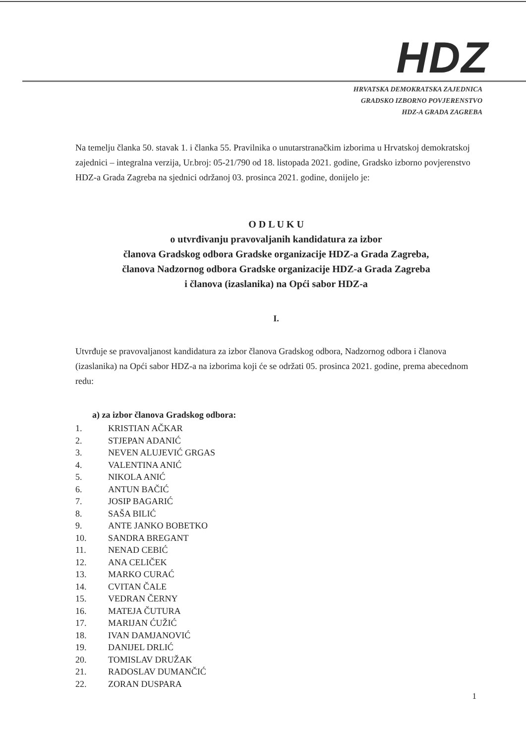HDZ
HRVATSKA DEMOKRATSKA ZAJEDNICA
GRADSKO IZBORNO POVJERENSTVO
HDZ-A GRADA ZAGREBA
Na temelju članka 50. stavak 1. i članka 55. Pravilnika o unutarstranačkim izborima u Hrvatskoj demokratskoj zajednici – integralna verzija, Ur.broj: 05-21/790 od 18. listopada 2021. godine, Gradsko izborno povjerenstvo HDZ-a Grada Zagreba na sjednici održanoj 03. prosinca 2021. godine, donijelo je:
O D L U K U
o utvrđivanju pravovaljanih kandidatura za izbor
članova Gradskog odbora Gradske organizacije HDZ-a Grada Zagreba,
članova Nadzornog odbora Gradske organizacije HDZ-a Grada Zagreba
i članova (izaslanika) na Opći sabor HDZ-a
I.
Utvrđuje se pravovaljanost kandidatura za izbor članova Gradskog odbora, Nadzornog odbora i članova (izaslanika) na Opći sabor HDZ-a na izborima koji će se održati 05. prosinca 2021. godine, prema abecednom redu:
a) za izbor članova Gradskog odbora:
1. KRISTIAN AČKAR
2. STJEPAN ADANIĆ
3. NEVEN ALUJEVIĆ GRGAS
4. VALENTINA ANIĆ
5. NIKOLA ANIĆ
6. ANTUN BAČIĆ
7. JOSIP BAGARIĆ
8. SAŠA BILIĆ
9. ANTE JANKO BOBETKO
10. SANDRA BREGANT
11. NENAD CEBIĆ
12. ANA CELIČEK
13. MARKO CURAĆ
14. CVITAN ČALE
15. VEDRAN ČERNY
16. MATEJA ČUTURA
17. MARIJAN ĆUŽIĆ
18. IVAN DAMJANOVIĆ
19. DANIJEL DRLIĆ
20. TOMISLAV DRUŽAK
21. RADOSLAV DUMANČIĆ
22. ZORAN DUSPARA
1